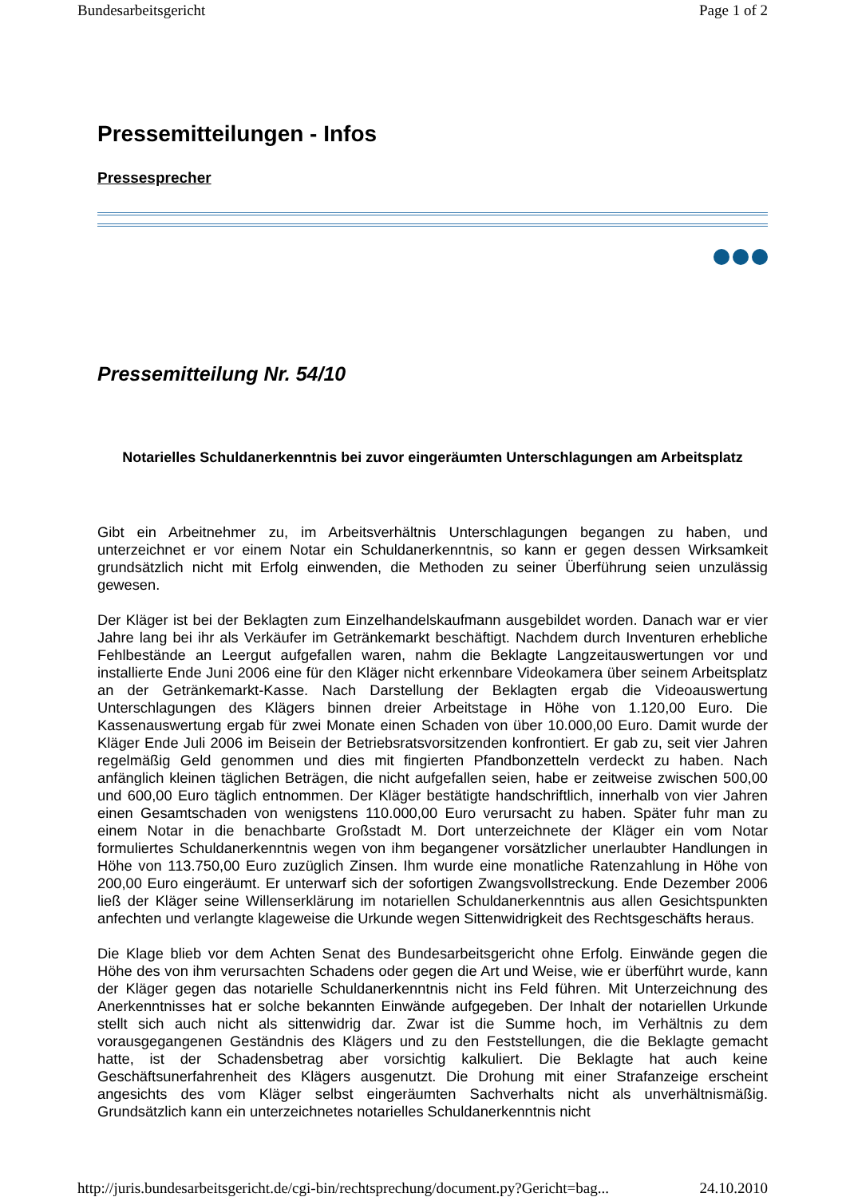Bundesarbeitsgericht Page 1 of 2
Pressemitteilungen - Infos
Pressesprecher
Pressemitteilung Nr. 54/10
Notarielles Schuldanerkenntnis bei zuvor eingeräumten Unterschlagungen am Arbeitsplatz
Gibt ein Arbeitnehmer zu, im Arbeitsverhältnis Unterschlagungen begangen zu haben, und unterzeichnet er vor einem Notar ein Schuldanerkenntnis, so kann er gegen dessen Wirksamkeit grundsätzlich nicht mit Erfolg einwenden, die Methoden zu seiner Überführung seien unzulässig gewesen.
Der Kläger ist bei der Beklagten zum Einzelhandelskaufmann ausgebildet worden. Danach war er vier Jahre lang bei ihr als Verkäufer im Getränkemarkt beschäftigt. Nachdem durch Inventuren erhebliche Fehlbestände an Leergut aufgefallen waren, nahm die Beklagte Langzeitauswertungen vor und installierte Ende Juni 2006 eine für den Kläger nicht erkennbare Videokamera über seinem Arbeitsplatz an der Getränkemarkt-Kasse. Nach Darstellung der Beklagten ergab die Videoauswertung Unterschlagungen des Klägers binnen dreier Arbeitstage in Höhe von 1.120,00 Euro. Die Kassenauswertung ergab für zwei Monate einen Schaden von über 10.000,00 Euro. Damit wurde der Kläger Ende Juli 2006 im Beisein der Betriebsratsvorsitzenden konfrontiert. Er gab zu, seit vier Jahren regelmäßig Geld genommen und dies mit fingierten Pfandbonzetteln verdeckt zu haben. Nach anfänglich kleinen täglichen Beträgen, die nicht aufgefallen seien, habe er zeitweise zwischen 500,00 und 600,00 Euro täglich entnommen. Der Kläger bestätigte handschriftlich, innerhalb von vier Jahren einen Gesamtschaden von wenigstens 110.000,00 Euro verursacht zu haben. Später fuhr man zu einem Notar in die benachbarte Großstadt M. Dort unterzeichnete der Kläger ein vom Notar formuliertes Schuldanerkenntnis wegen von ihm begangener vorsätzlicher unerlaubter Handlungen in Höhe von 113.750,00 Euro zuzüglich Zinsen. Ihm wurde eine monatliche Ratenzahlung in Höhe von 200,00 Euro eingeräumt. Er unterwarf sich der sofortigen Zwangsvollstreckung. Ende Dezember 2006 ließ der Kläger seine Willenserklärung im notariellen Schuldanerkenntnis aus allen Gesichtspunkten anfechten und verlangte klageweise die Urkunde wegen Sittenwidrigkeit des Rechtsgeschäfts heraus.
Die Klage blieb vor dem Achten Senat des Bundesarbeitsgericht ohne Erfolg. Einwände gegen die Höhe des von ihm verursachten Schadens oder gegen die Art und Weise, wie er überführt wurde, kann der Kläger gegen das notarielle Schuldanerkenntnis nicht ins Feld führen. Mit Unterzeichnung des Anerkenntnisses hat er solche bekannten Einwände aufgegeben. Der Inhalt der notariellen Urkunde stellt sich auch nicht als sittenwidrig dar. Zwar ist die Summe hoch, im Verhältnis zu dem vorausgegangenen Geständnis des Klägers und zu den Feststellungen, die die Beklagte gemacht hatte, ist der Schadensbetrag aber vorsichtig kalkuliert. Die Beklagte hat auch keine Geschäftsunerfahrenheit des Klägers ausgenutzt. Die Drohung mit einer Strafanzeige erscheint angesichts des vom Kläger selbst eingeräumten Sachverhalts nicht als unverhältnismäßig. Grundsätzlich kann ein unterzeichnetes notarielles Schuldanerkenntnis nicht
http://juris.bundesarbeitsgericht.de/cgi-bin/rechtsprechung/document.py?Gericht=bag... 24.10.2010